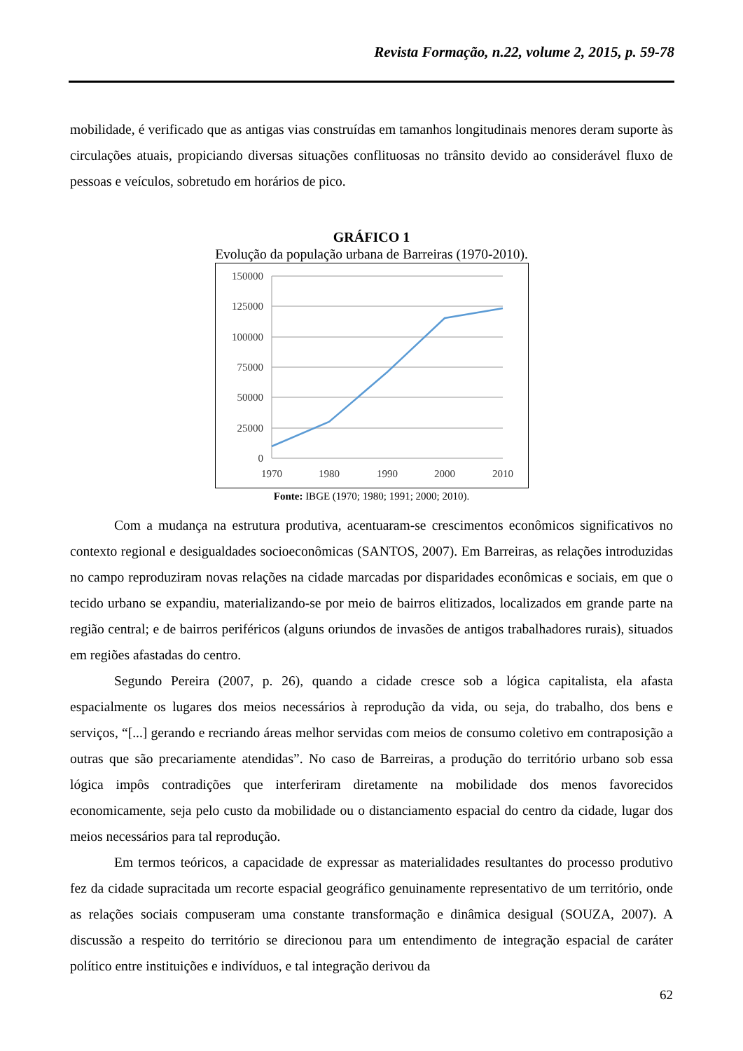Revista Formação, n.22, volume 2, 2015, p. 59-78
mobilidade, é verificado que as antigas vias construídas em tamanhos longitudinais menores deram suporte às circulações atuais, propiciando diversas situações conflituosas no trânsito devido ao considerável fluxo de pessoas e veículos, sobretudo em horários de pico.
GRÁFICO 1
Evolução da população urbana de Barreiras (1970-2010).
150000
125000
100000
75000
50000
25000
0
1970
1980
1990
2000
2010
Fonte: IBGE (1970; 1980; 1991; 2000; 2010).
Com a mudança na estrutura produtiva, acentuaram-se crescimentos econômicos significativos no contexto regional e desigualdades socioeconômicas (SANTOS, 2007). Em Barreiras, as relações introduzidas no campo reproduziram novas relações na cidade marcadas por disparidades econômicas e sociais, em que o tecido urbano se expandiu, materializando-se por meio de bairros elitizados, localizados em grande parte na região central; e de bairros periféricos (alguns oriundos de invasões de antigos trabalhadores rurais), situados em regiões afastadas do centro.
Segundo Pereira (2007, p. 26), quando a cidade cresce sob a lógica capitalista, ela afasta espacialmente os lugares dos meios necessários à reprodução da vida, ou seja, do trabalho, dos bens e serviços, “[...] gerando e recriando áreas melhor servidas com meios de consumo coletivo em contraposição a outras que são precariamente atendidas”. No caso de Barreiras, a produção do território urbano sob essa lógica impôs contradições que interferiram diretamente na mobilidade dos menos favorecidos economicamente, seja pelo custo da mobilidade ou o distanciamento espacial do centro da cidade, lugar dos meios necessários para tal reprodução.
Em termos teóricos, a capacidade de expressar as materialidades resultantes do processo produtivo fez da cidade supracitada um recorte espacial geográfico genuinamente representativo de um território, onde as relações sociais compuseram uma constante transformação e dinâmica desigual (SOUZA, 2007). A discussão a respeito do território se direcionou para um entendimento de integração espacial de caráter político entre instituições e indivíduos, e tal integração derivou da
62